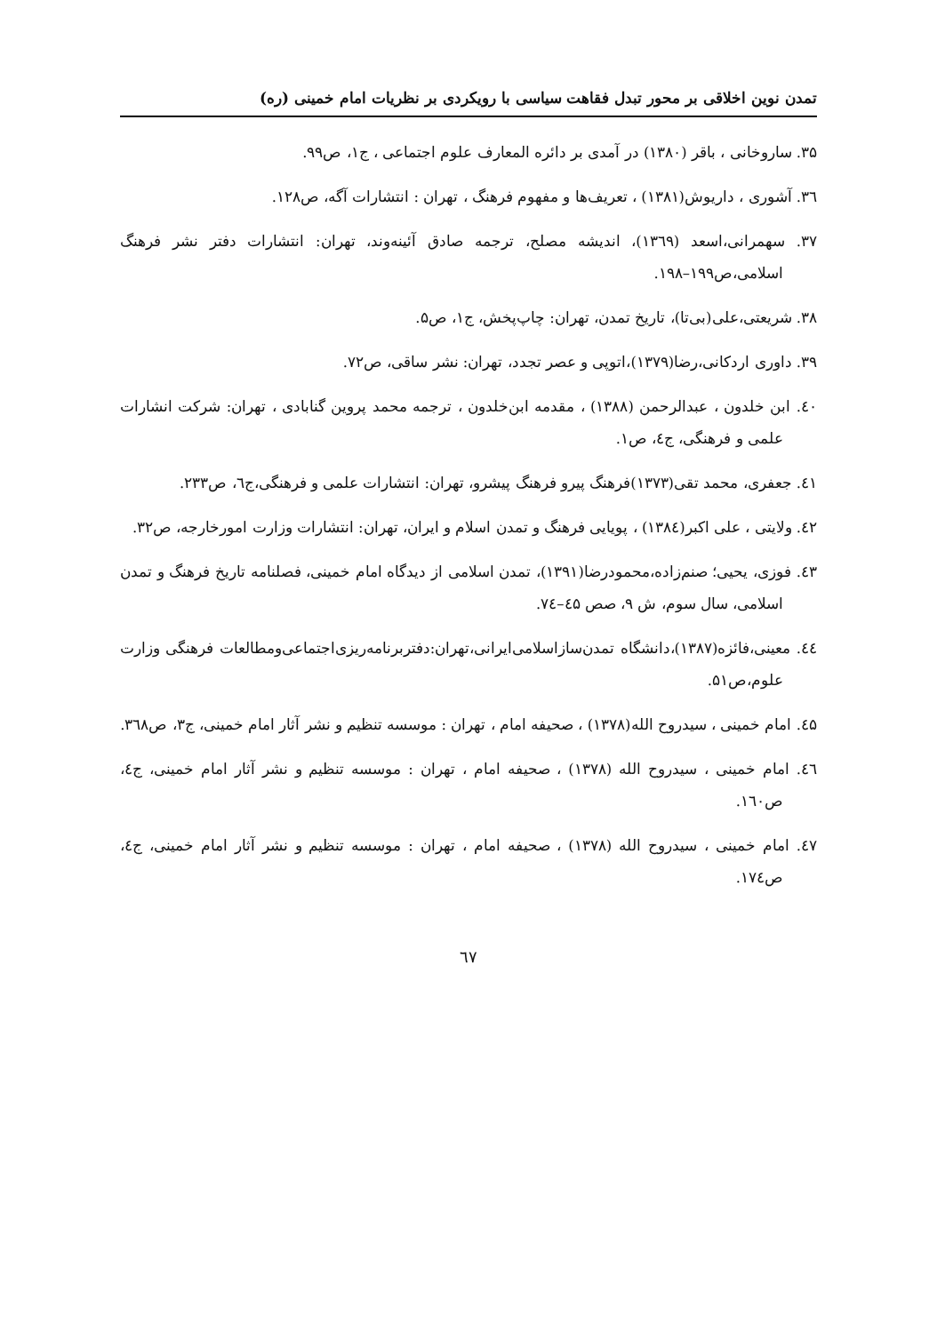تمدن نوین اخلاقی بر محور تبدل فقاهت سیاسی با رویکردی بر نظریات امام خمینی (ره)
۳۵. ساروخانی ، باقر (۱۳۸۰) در آمدی بر دائره المعارف علوم اجتماعی ، ج۱، ص۹۹.
۳٦. آشوری ، داریوش(۱۳۸۱) ، تعریف‌ها و مفهوم فرهنگ ، تهران : انتشارات آگه، ص۱۲۸.
۳۷. سهمرانی،اسعد (۱۳٦۹)، اندیشه مصلح، ترجمه صادق آئینه‌وند، تهران: انتشارات دفتر نشر فرهنگ اسلامی،ص۱۹۹–۱۹۸.
۳۸. شریعتی،علی(بی‌تا)، تاریخ تمدن، تهران: چاپ‌پخش، ج۱، ص۵.
۳۹. داوری اردکانی،رضا(۱۳۷۹)،اتوپی و عصر تجدد، تهران: نشر ساقی، ص۷۲.
٤۰. ابن خلدون ، عبدالرحمن (۱۳۸۸) ، مقدمه ابن‌خلدون ، ترجمه محمد پروین گنابادی ، تهران: شرکت انشارات علمی و فرهنگی، ج٤، ص۱.
٤۱. جعفری، محمد تقی(۱۳۷۳)فرهنگ پیرو فرهنگ پیشرو، تهران: انتشارات علمی و فرهنگی،ج٦، ص۲۳۳.
٤۲. ولایتی ، علی اکبر(۱۳۸٤) ، پویایی فرهنگ و تمدن اسلام و ایران، تهران: انتشارات وزارت امورخارجه، ص۳۲.
٤۳. فوزی، یحیی؛ صنم‌زاده،محمودرضا(۱۳۹۱)، تمدن اسلامی از دیدگاه امام خمینی، فصلنامه تاریخ فرهنگ و تمدن اسلامی، سال سوم، ش ۹، صص ٤۵–۷٤.
٤٤. معینی،فائزه(۱۳۸۷)،دانشگاه تمدن‌سازاسلامی‌ایرانی،تهران:دفتربرنامه‌ریزی‌اجتماعی‌ومطالعات فرهنگی وزارت علوم،ص۵۱.
٤۵. امام خمینی ، سیدروح الله(۱۳۷۸) ، صحیفه امام ، تهران : موسسه تنظیم و نشر آثار امام خمینی، ج۳، ص۳٦۸.
٤٦. امام خمینی ، سیدروح الله (۱۳۷۸) ، صحیفه امام ، تهران : موسسه تنظیم و نشر آثار امام خمینی، ج٤، ص۱٦۰.
٤۷. امام خمینی ، سیدروح الله (۱۳۷۸) ، صحیفه امام ، تهران : موسسه تنظیم و نشر آثار امام خمینی، ج٤، ص۱۷٤.
٦۷